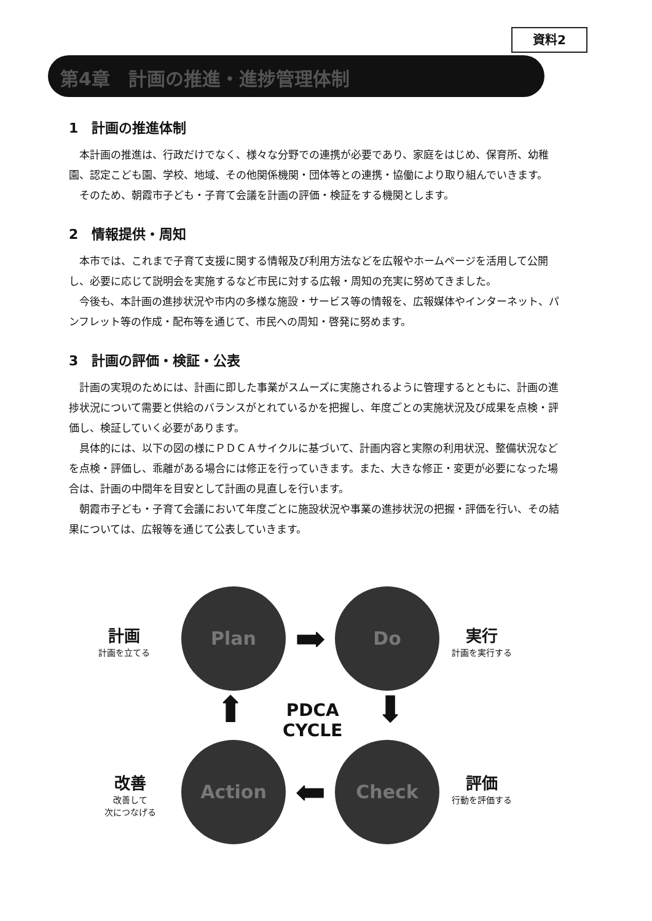資料2
第4章　計画の推進・進捗管理体制
1　計画の推進体制
本計画の推進は、行政だけでなく、様々な分野での連携が必要であり、家庭をはじめ、保育所、幼稚園、認定こども園、学校、地域、その他関係機関・団体等との連携・協働により取り組んでいきます。
そのため、朝霞市子ども・子育て会議を計画の評価・検証をする機関とします。
2　情報提供・周知
本市では、これまで子育て支援に関する情報及び利用方法などを広報やホームページを活用して公開し、必要に応じて説明会を実施するなど市民に対する広報・周知の充実に努めてきました。
今後も、本計画の進捗状況や市内の多様な施設・サービス等の情報を、広報媒体やインターネット、パンフレット等の作成・配布等を通じて、市民への周知・啓発に努めます。
3　計画の評価・検証・公表
計画の実現のためには、計画に即した事業がスムーズに実施されるように管理するとともに、計画の進捗状況について需要と供給のバランスがとれているかを把握し、年度ごとの実施状況及び成果を点検・評価し、検証していく必要があります。
具体的には、以下の図の様にＰＤＣＡサイクルに基づいて、計画内容と実際の利用状況、整備状況などを点検・評価し、乖離がある場合には修正を行っていきます。また、大きな修正・変更が必要になった場合は、計画の中間年を目安として計画の見直しを行います。
朝霞市子ども・子育て会議において年度ごとに施設状況や事業の進捗状況の把握・評価を行い、その結果については、広報等を通じて公表していきます。
計画
計画を立てる
Plan
➡
Do
実行
計画を実行する
⬆
PDCA
CYCLE
⬇
改善
改善して
次につなげる
Action
⬅
Check
評価
行動を評価する